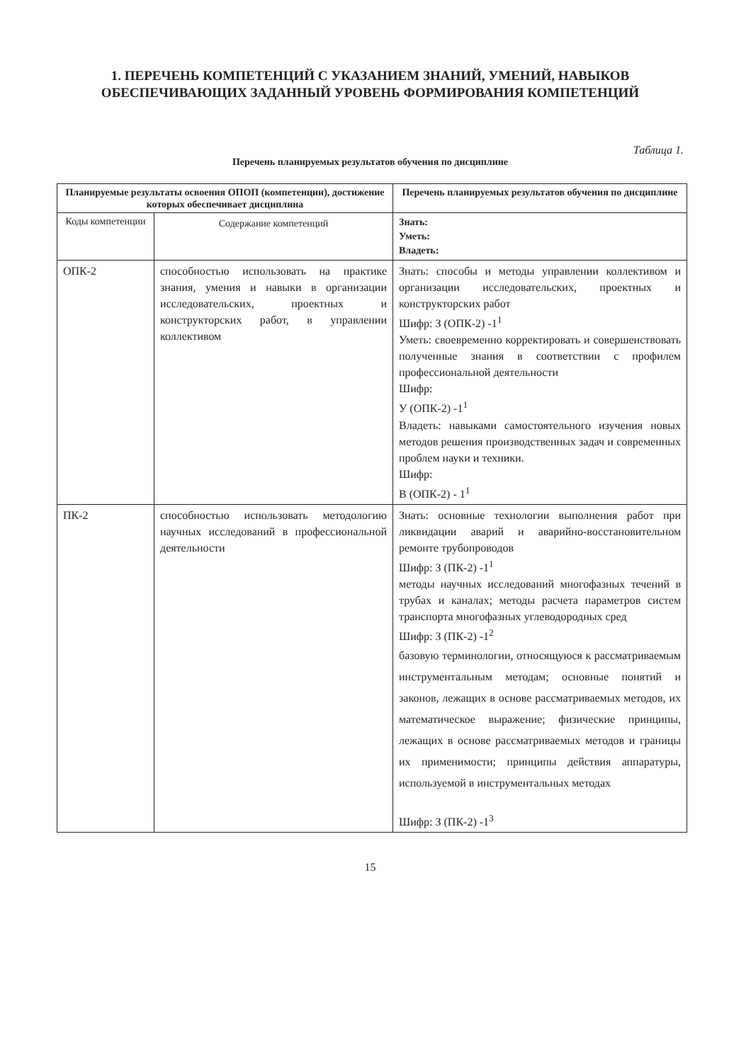1. ПЕРЕЧЕНЬ КОМПЕТЕНЦИЙ С УКАЗАНИЕМ ЗНАНИЙ, УМЕНИЙ, НАВЫКОВ ОБЕСПЕЧИВАЮЩИХ ЗАДАННЫЙ УРОВЕНЬ ФОРМИРОВАНИЯ КОМПЕТЕНЦИЙ
Таблица 1.
Перечень планируемых результатов обучения по дисциплине
| Планируемые результаты освоения ОПОП (компетенции), достижение которых обеспечивает дисциплина | | Перечень планируемых результатов обучения по дисциплине |
| --- | --- | --- |
| Коды компетенции | Содержание компетенций | Знать: Уметь: Владеть: |
| ОПК-2 | способностью использовать на практике знания, умения и навыки в организации исследовательских, проектных и конструкторских работ, в управлении коллективом | Знать: способы и методы управлении коллективом и организации исследовательских, проектных и конструкторских работ Шифр: З (ОПК-2) -1<sup>1</sup> Уметь: своевременно корректировать и совершенствовать полученные знания в соответствии с профилем профессиональной деятельности Шифр: У (ОПК-2) -1<sup>1</sup> Владеть: навыками самостоятельного изучения новых методов решения производственных задач и современных проблем науки и техники. Шифр: В (ОПК-2) - 1<sup>1</sup> |
| ПК-2 | способностью использовать методологию научных исследований в профессиональной деятельности | Знать: основные технологии выполнения работ при ликвидации аварий и аварийно-восстановительном ремонте трубопроводов Шифр: З (ПК-2) -1<sup>1</sup> методы научных исследований многофазных течений в трубах и каналах; методы расчета параметров систем транспорта многофазных углеводородных сред Шифр: З (ПК-2) -1<sup>2</sup> базовую терминологии, относящуюся к рассматриваемым инструментальным методам; основные понятий и законов, лежащих в основе рассматриваемых методов, их математическое выражение; физические принципы, лежащих в основе рассматриваемых методов и границы их применимости; принципы действия аппаратуры, используемой в инструментальных методах Шифр: З (ПК-2) -1<sup>3</sup> |
15